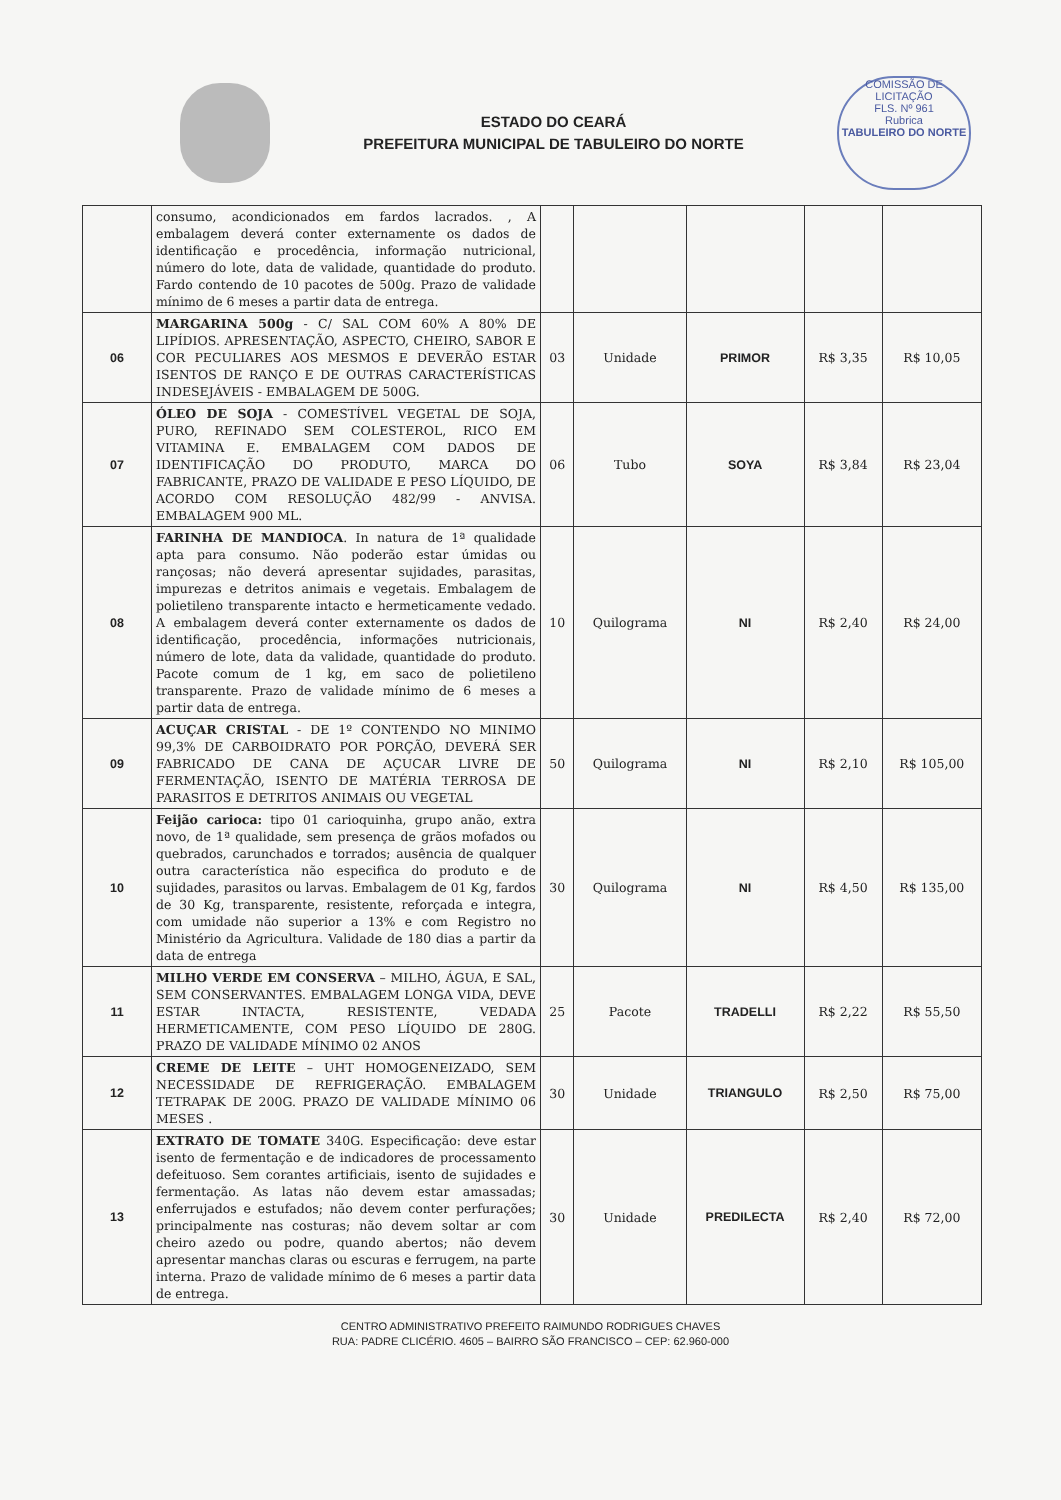ESTADO DO CEARÁ
PREFEITURA MUNICIPAL DE TABULEIRO DO NORTE
COMISSÃO DE LICITAÇÃO
FLS. Nº 961
Rubrica
TABULEIRO DO NORTE
| | consumo, acondicionados em fardos lacrados. , A embalagem deverá conter externamente os dados de identificação e procedência, informação nutricional, número do lote, data de validade, quantidade do produto. Fardo contendo de 10 pacotes de 500g. Prazo de validade mínimo de 6 meses a partir data de entrega. | | | | | |
| 06 | MARGARINA 500g - C/ SAL COM 60% A 80% DE LIPÍDIOS. APRESENTAÇÃO, ASPECTO, CHEIRO, SABOR E COR PECULIARES AOS MESMOS E DEVERÃO ESTAR ISENTOS DE RANÇO E DE OUTRAS CARACTERÍSTICAS INDESEJÁVEIS - EMBALAGEM DE 500G. | 03 | Unidade | PRIMOR | R$ 3,35 | R$ 10,05 |
| 07 | ÓLEO DE SOJA - COMESTÍVEL VEGETAL DE SOJA, PURO, REFINADO SEM COLESTEROL, RICO EM VITAMINA E. EMBALAGEM COM DADOS DE IDENTIFICAÇÃO DO PRODUTO, MARCA DO FABRICANTE, PRAZO DE VALIDADE E PESO LÍQUIDO, DE ACORDO COM RESOLUÇÃO 482/99 - ANVISA. EMBALAGEM 900 ML. | 06 | Tubo | SOYA | R$ 3,84 | R$ 23,04 |
| 08 | FARINHA DE MANDIOCA . In natura de 1ª qualidade apta para consumo. Não poderão estar úmidas ou rançosas; não deverá apresentar sujidades, parasitas, impurezas e detritos animais e vegetais. Embalagem de polietileno transparente intacto e hermeticamente vedado. A embalagem deverá conter externamente os dados de identificação, procedência, informações nutricionais, número de lote, data da validade, quantidade do produto. Pacote comum de 1 kg, em saco de polietileno transparente. Prazo de validade mínimo de 6 meses a partir data de entrega. | 10 | Quilograma | NI | R$ 2,40 | R$ 24,00 |
| 09 | ACUÇAR CRISTAL - DE 1º CONTENDO NO MINIMO 99,3% DE CARBOIDRATO POR PORÇÃO, DEVERÁ SER FABRICADO DE CANA DE AÇUCAR LIVRE DE FERMENTAÇÃO, ISENTO DE MATÉRIA TERROSA DE PARASITOS E DETRITOS ANIMAIS OU VEGETAL | 50 | Quilograma | NI | R$ 2,10 | R$ 105,00 |
| 10 | Feijão carioca: tipo 01 carioquinha, grupo anão, extra novo, de 1ª qualidade, sem presença de grãos mofados ou quebrados, carunchados e torrados; ausência de qualquer outra característica não especifica do produto e de sujidades, parasitos ou larvas. Embalagem de 01 Kg, fardos de 30 Kg, transparente, resistente, reforçada e integra, com umidade não superior a 13% e com Registro no Ministério da Agricultura. Validade de 180 dias a partir da data de entrega | 30 | Quilograma | NI | R$ 4,50 | R$ 135,00 |
| 11 | MILHO VERDE EM CONSERVA – MILHO, ÁGUA, E SAL, SEM CONSERVANTES. EMBALAGEM LONGA VIDA, DEVE ESTAR INTACTA, RESISTENTE, VEDADA HERMETICAMENTE, COM PESO LÍQUIDO DE 280G. PRAZO DE VALIDADE MÍNIMO 02 ANOS | 25 | Pacote | TRADELLI | R$ 2,22 | R$ 55,50 |
| 12 | CREME DE LEITE – UHT HOMOGENEIZADO, SEM NECESSIDADE DE REFRIGERAÇÃO. EMBALAGEM TETRAPAK DE 200G. PRAZO DE VALIDADE MÍNIMO 06 MESES . | 30 | Unidade | TRIANGULO | R$ 2,50 | R$ 75,00 |
| 13 | EXTRATO DE TOMATE 340G. Especificação: deve estar isento de fermentação e de indicadores de processamento defeituoso. Sem corantes artificiais, isento de sujidades e fermentação. As latas não devem estar amassadas; enferrujados e estufados; não devem conter perfurações; principalmente nas costuras; não devem soltar ar com cheiro azedo ou podre, quando abertos; não devem apresentar manchas claras ou escuras e ferrugem, na parte interna. Prazo de validade mínimo de 6 meses a partir data de entrega. | 30 | Unidade | PREDILECTA | R$ 2,40 | R$ 72,00 |
CENTRO ADMINISTRATIVO PREFEITO RAIMUNDO RODRIGUES CHAVES
RUA: PADRE CLICÉRIO. 4605 – BAIRRO SÃO FRANCISCO – CEP: 62.960-000